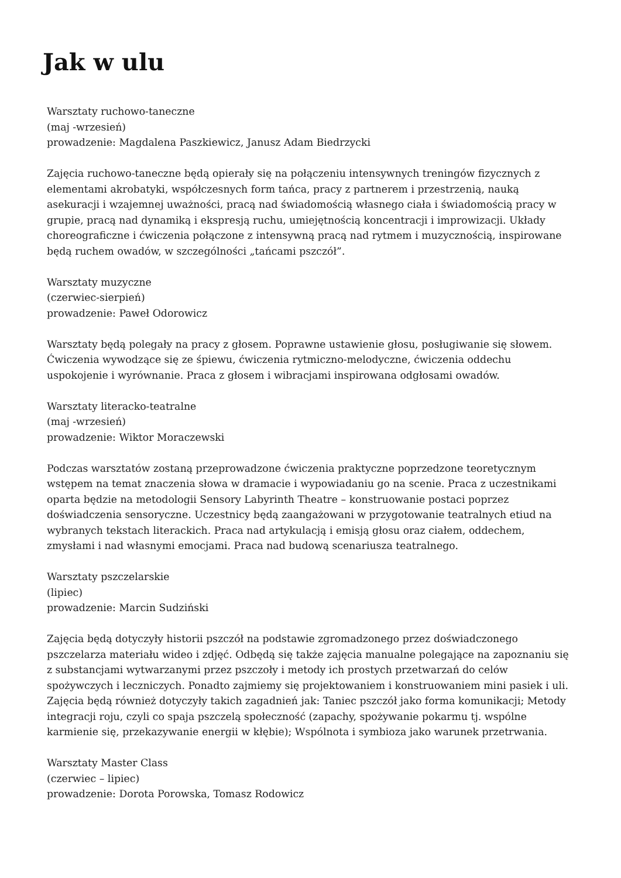Jak w ulu
Warsztaty ruchowo-taneczne
(maj -wrzesień)
prowadzenie: Magdalena Paszkiewicz, Janusz Adam Biedrzycki
Zajęcia ruchowo-taneczne będą opierały się na połączeniu intensywnych treningów fizycznych z elementami akrobatyki, współczesnych form tańca, pracy z partnerem i przestrzenią, nauką asekuracji i wzajemnej uważności, pracą nad świadomością własnego ciała i świadomością pracy w grupie, pracą nad dynamiką i ekspresją ruchu, umiejętnością koncentracji i improwizacji. Układy choreograficzne i ćwiczenia połączone z intensywną pracą nad rytmem i muzycznością, inspirowane będą ruchem owadów, w szczególności „tańcami pszczół”.
Warsztaty muzyczne
(czerwiec-sierpień)
prowadzenie: Paweł Odorowicz
Warsztaty będą polegały na pracy z głosem. Poprawne ustawienie głosu, posługiwanie się słowem. Ćwiczenia wywodzące się ze śpiewu, ćwiczenia rytmiczno-melodyczne, ćwiczenia oddechu uspokojenie i wyrównanie. Praca z głosem i wibracjami inspirowana odgłosami owadów.
Warsztaty literacko-teatralne
(maj -wrzesień)
prowadzenie: Wiktor Moraczewski
Podczas warsztatów zostaną przeprowadzone ćwiczenia praktyczne poprzedzone teoretycznym wstępem na temat znaczenia słowa w dramacie i wypowiadaniu go na scenie. Praca z uczestnikami oparta będzie na metodologii Sensory Labyrinth Theatre – konstruowanie postaci poprzez doświadczenia sensoryczne. Uczestnicy będą zaangażowani w przygotowanie teatralnych etiud na wybranych tekstach literackich. Praca nad artykulacją i emisją głosu oraz ciałem, oddechem, zmysłami i nad własnymi emocjami. Praca nad budową scenariusza teatralnego.
Warsztaty pszczelarskie
(lipiec)
prowadzenie: Marcin Sudziński
Zajęcia będą dotyczyły historii pszczół na podstawie zgromadzonego przez doświadczonego pszczelarza materiału wideo i zdjęć. Odbędą się także zajęcia manualne polegające na zapoznaniu się z substancjami wytwarzanymi przez pszczoły i metody ich prostych przetwarzań do celów spożywczych i leczniczych. Ponadto zajmiemy się projektowaniem i konstruowaniem mini pasiek i uli. Zajęcia będą również dotyczyły takich zagadnień jak: Taniec pszczół jako forma komunikacji; Metody integracji roju, czyli co spaja pszczelą społeczność (zapachy, spożywanie pokarmu tj. wspólne karmienie się, przekazywanie energii w kłębie); Wspólnota i symbioza jako warunek przetrwania.
Warsztaty Master Class
(czerwiec – lipiec)
prowadzenie: Dorota Porowska, Tomasz Rodowicz